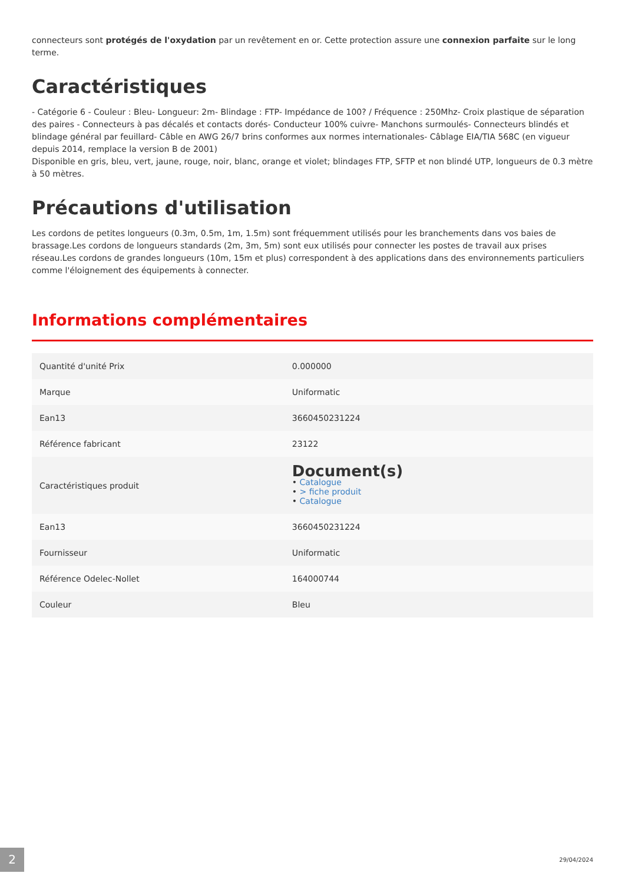connecteurs sont protégés de l'oxydation par un revêtement en or. Cette protection assure une connexion parfaite sur le long terme.
Caractéristiques
- Catégorie 6 - Couleur : Bleu- Longueur: 2m- Blindage : FTP- Impédance de 100? / Fréquence : 250Mhz- Croix plastique de séparation des paires - Connecteurs à pas décalés et contacts dorés- Conducteur 100% cuivre- Manchons surmoulés- Connecteurs blindés et blindage général par feuillard- Câble en AWG 26/7 brins conformes aux normes internationales- Câblage EIA/TIA 568C (en vigueur depuis 2014, remplace la version B de 2001)
Disponible en gris, bleu, vert, jaune, rouge, noir, blanc, orange et violet; blindages FTP, SFTP et non blindé UTP, longueurs de 0.3 mètre à 50 mètres.
Précautions d'utilisation
Les cordons de petites longueurs (0.3m, 0.5m, 1m, 1.5m) sont fréquemment utilisés pour les branchements dans vos baies de brassage.Les cordons de longueurs standards (2m, 3m, 5m) sont eux utilisés pour connecter les postes de travail aux prises réseau.Les cordons de grandes longueurs (10m, 15m et plus) correspondent à des applications dans des environnements particuliers comme l'éloignement des équipements à connecter.
Informations complémentaires
| Quantité d'unité Prix | 0.000000 |
| Marque | Uniformatic |
| Ean13 | 3660450231224 |
| Référence fabricant | 23122 |
| Caractéristiques produit | Document(s) • Catalogue • > fiche produit • Catalogue |
| Ean13 | 3660450231224 |
| Fournisseur | Uniformatic |
| Référence Odelec-Nollet | 164000744 |
| Couleur | Bleu |
2 29/04/2024